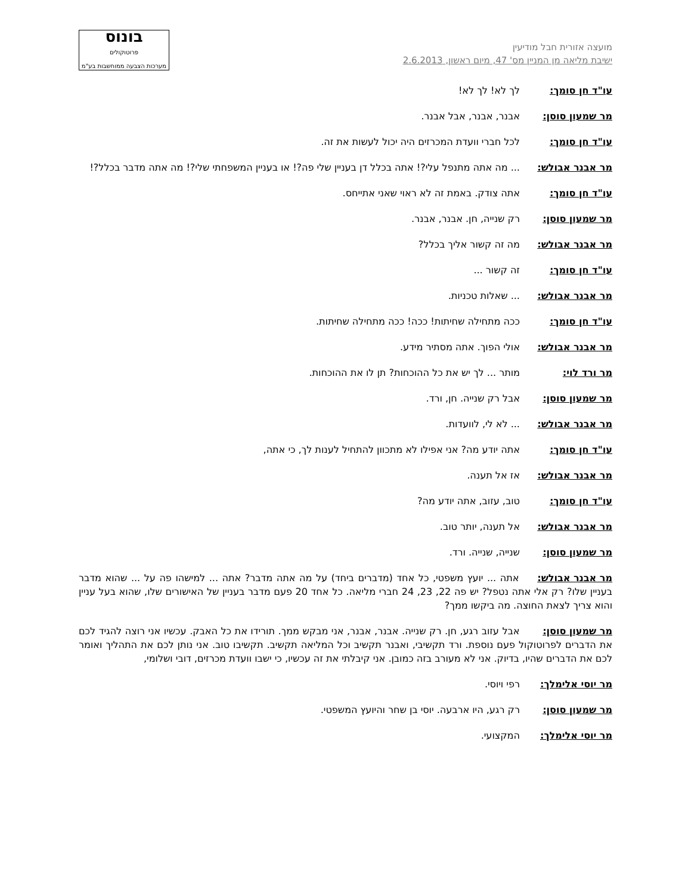מועצה אזורית חבל מודיעין
ישיבת מליאה מן המניין מס' 47, מיום ראשון, 2.6.2013
בונוס
פרוטוקולים
מערכות הצבעה ממוחשבות בע"מ
עו"ד חן סומך: לך לא! לך לא!
מר שמעון סוסן: אבנר, אבנר, אבל אבנר.
עו"ד חן סומך: לכל חברי וועדת המכרזים היה יכול לעשות את זה.
מר אבנר אבולש: ... מה אתה מתנפל עלי?! אתה בכלל דן בעניין שלי פה?! או בעניין המשפחתי שלי?! מה אתה מדבר בכלל?!
עו"ד חן סומך: אתה צודק. באמת זה לא ראוי שאני אתייחס.
מר שמעון סוסן: רק שנייה, חן. אבנר, אבנר.
מר אבנר אבולש: מה זה קשור אליך בכלל?
עו"ד חן סומך: זה קשור ...
מר אבנר אבולש: ... שאלות טכניות.
עו"ד חן סומך: ככה מתחילה שחיתות! ככה! ככה מתחילה שחיתות.
מר אבנר אבולש: אולי הפוך. אתה מסתיר מידע.
מר ורד לוי: מותר ... לך יש את כל ההוכחות? תן לו את ההוכחות.
מר שמעון סוסן: אבל רק שנייה. חן, ורד.
מר אבנר אבולש: ... לא לי, לוועדות.
עו"ד חן סומך: אתה יודע מה? אני אפילו לא מתכוון להתחיל לענות לך, כי אתה,
מר אבנר אבולש: אז אל תענה.
עו"ד חן סומך: טוב, עזוב, אתה יודע מה?
מר אבנר אבולש: אל תענה, יותר טוב.
מר שמעון סוסן: שנייה, שנייה. ורד.
מר אבנר אבולש: אתה ... יועץ משפטי, כל אחד (מדברים ביחד) על מה אתה מדבר? אתה ... למישהו פה על ... שהוא מדבר בעניין שלו? רק אלי אתה נטפל? יש פה 22, 23, 24 חברי מליאה. כל אחד 20 פעם מדבר בעניין של האישורים שלו, שהוא בעל עניין והוא צריך לצאת החוצה. מה ביקשו ממך?
מר שמעון סוסן: אבל עזוב רגע, חן. רק שנייה. אבנר, אבנר, אני מבקש ממך. תורידו את כל האבק. עכשיו אני רוצה להגיד לכם את הדברים לפרוטוקול פעם נוספת. ורד תקשיבי, ואבנר תקשיב וכל המליאה תקשיב. תקשיבו טוב. אני נותן לכם את התהליך ואומר לכם את הדברים שהיו, בדיוק. אני לא מעורב בזה כמובן. אני קיבלתי את זה עכשיו, כי ישבו וועדת מכרזים, דובי ושלומי,
מר יוסי אלימלך: רפי ויוסי.
מר שמעון סוסן: רק רגע, היו ארבעה. יוסי בן שחר והיועץ המשפטי.
מר יוסי אלימלך: המקצועי.